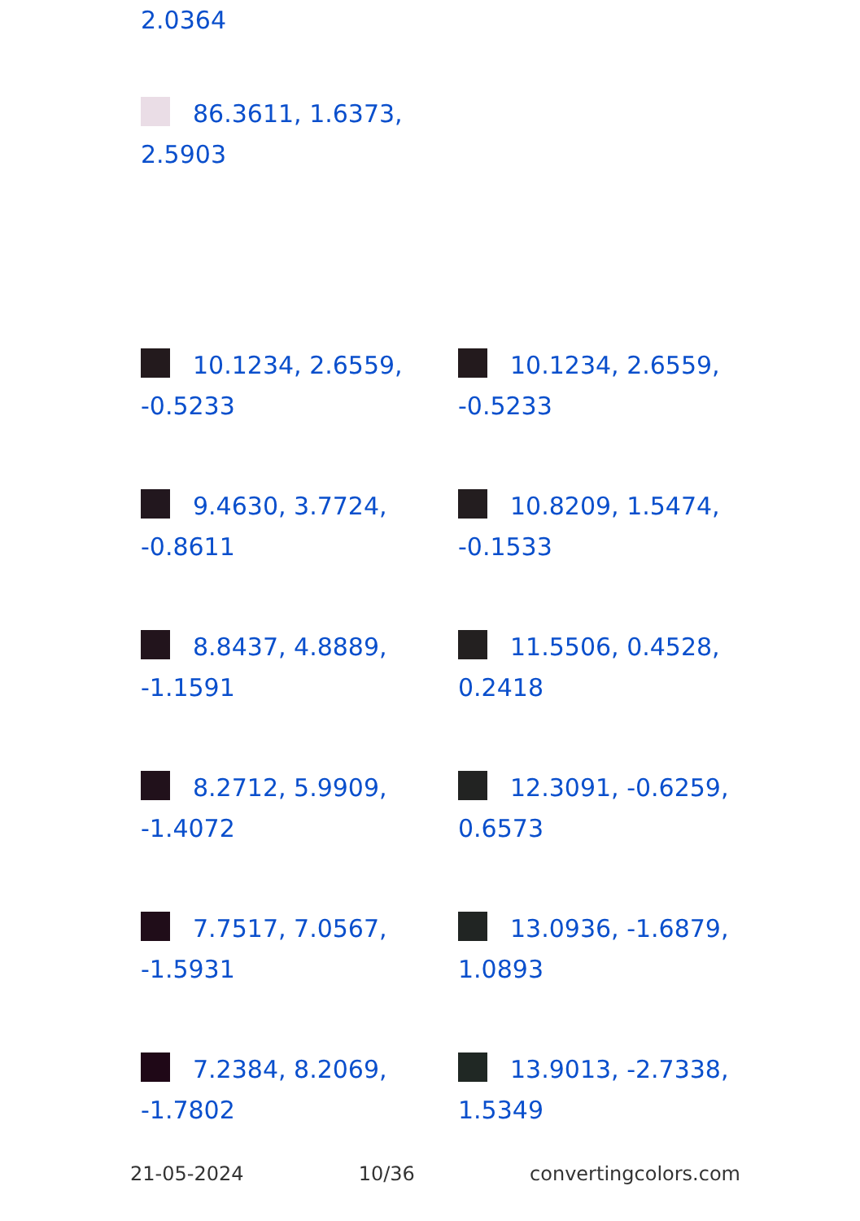2.0364
86.3611, 1.6373, 2.5903
10.1234, 2.6559, -0.5233
10.1234, 2.6559, -0.5233
9.4630, 3.7724, -0.8611
10.8209, 1.5474, -0.1533
8.8437, 4.8889, -1.1591
11.5506, 0.4528, 0.2418
8.2712, 5.9909, -1.4072
12.3091, -0.6259, 0.6573
7.7517, 7.0567, -1.5931
13.0936, -1.6879, 1.0893
7.2384, 8.2069, -1.7802
13.9013, -2.7338, 1.5349
21-05-2024 10/36 convertingcolors.com